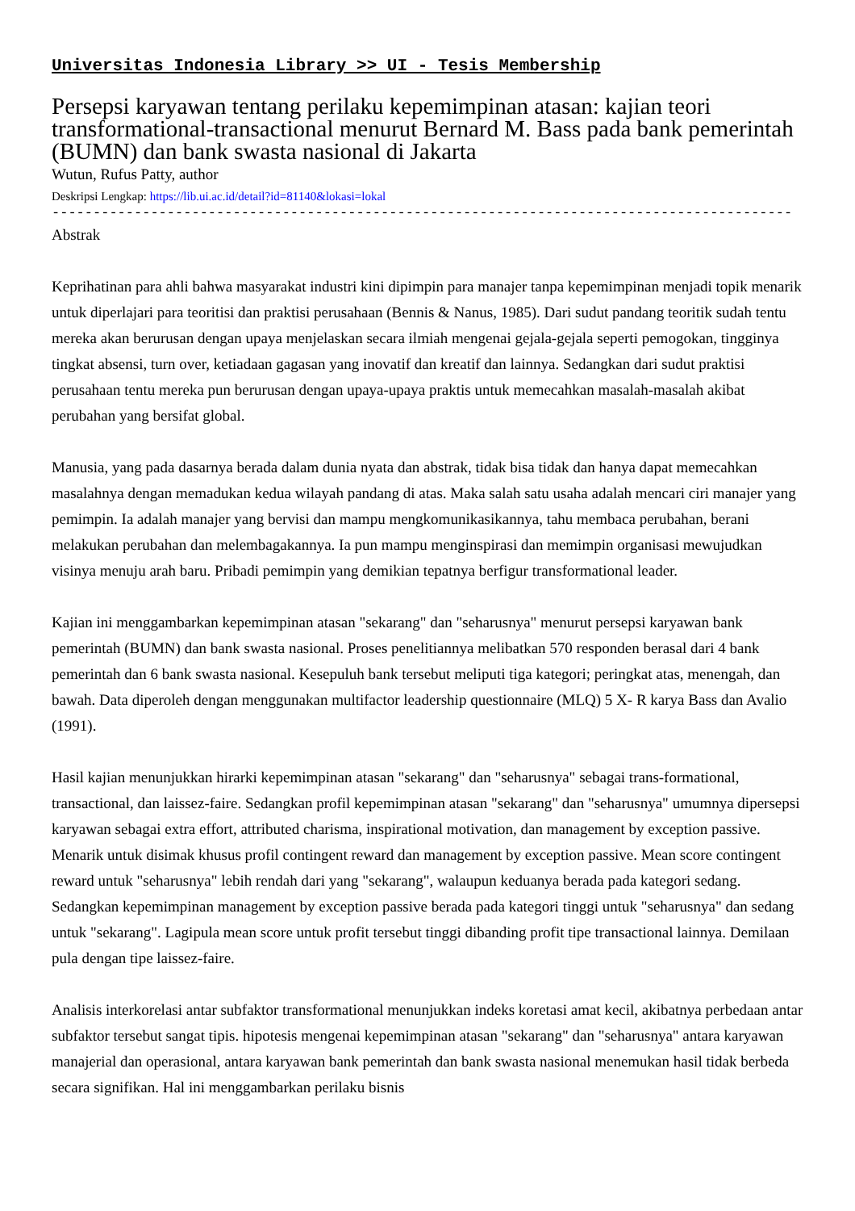Universitas Indonesia Library >> UI - Tesis Membership
Persepsi karyawan tentang perilaku kepemimpinan atasan: kajian teori transformational-transactional menurut Bernard M. Bass pada bank pemerintah (BUMN) dan bank swasta nasional di Jakarta
Wutun, Rufus Patty, author
Deskripsi Lengkap: https://lib.ui.ac.id/detail?id=81140&lokasi=lokal
------------------------------------------------------------------------------------------
Abstrak
Keprihatinan para ahli bahwa masyarakat industri kini dipimpin para manajer tanpa kepemimpinan menjadi topik menarik untuk diperlajari para teoritisi dan praktisi perusahaan (Bennis & Nanus, 1985). Dari sudut pandang teoritik sudah tentu mereka akan berurusan dengan upaya menjelaskan secara ilmiah mengenai gejala-gejala seperti pemogokan, tingginya tingkat absensi, turn over, ketiadaan gagasan yang inovatif dan kreatif dan lainnya. Sedangkan dari sudut praktisi perusahaan tentu mereka pun berurusan dengan upaya-upaya praktis untuk memecahkan masalah-masalah akibat perubahan yang bersifat global.
Manusia, yang pada dasarnya berada dalam dunia nyata dan abstrak, tidak bisa tidak dan hanya dapat memecahkan masalahnya dengan memadukan kedua wilayah pandang di atas. Maka salah satu usaha adalah mencari ciri manajer yang pemimpin. Ia adalah manajer yang bervisi dan mampu mengkomunikasikannya, tahu membaca perubahan, berani melakukan perubahan dan melembagakannya. Ia pun mampu menginspirasi dan memimpin organisasi mewujudkan visinya menuju arah baru. Pribadi pemimpin yang demikian tepatnya berfigur transformational leader.
Kajian ini menggambarkan kepemimpinan atasan "sekarang" dan "seharusnya" menurut persepsi karyawan bank pemerintah (BUMN) dan bank swasta nasional. Proses penelitiannya melibatkan 570 responden berasal dari 4 bank pemerintah dan 6 bank swasta nasional. Kesepuluh bank tersebut meliputi tiga kategori; peringkat atas, menengah, dan bawah. Data diperoleh dengan menggunakan multifactor leadership questionnaire (MLQ) 5 X- R karya Bass dan Avalio (1991).
Hasil kajian menunjukkan hirarki kepemimpinan atasan "sekarang" dan "seharusnya" sebagai trans-formational, transactional, dan laissez-faire. Sedangkan profil kepemimpinan atasan "sekarang" dan "seharusnya" umumnya dipersepsi karyawan sebagai extra effort, attributed charisma, inspirational motivation, dan management by exception passive. Menarik untuk disimak khusus profil contingent reward dan management by exception passive. Mean score contingent reward untuk "seharusnya" lebih rendah dari yang "sekarang", walaupun keduanya berada pada kategori sedang. Sedangkan kepemimpinan management by exception passive berada pada kategori tinggi untuk "seharusnya" dan sedang untuk "sekarang". Lagipula mean score untuk profit tersebut tinggi dibanding profit tipe transactional lainnya. Demilaan pula dengan tipe laissez-faire.
Analisis interkorelasi antar subfaktor transformational menunjukkan indeks koretasi amat kecil, akibatnya perbedaan antar subfaktor tersebut sangat tipis. hipotesis mengenai kepemimpinan atasan "sekarang" dan "seharusnya" antara karyawan manajerial dan operasional, antara karyawan bank pemerintah dan bank swasta nasional menemukan hasil tidak berbeda secara signifikan. Hal ini menggambarkan perilaku bisnis